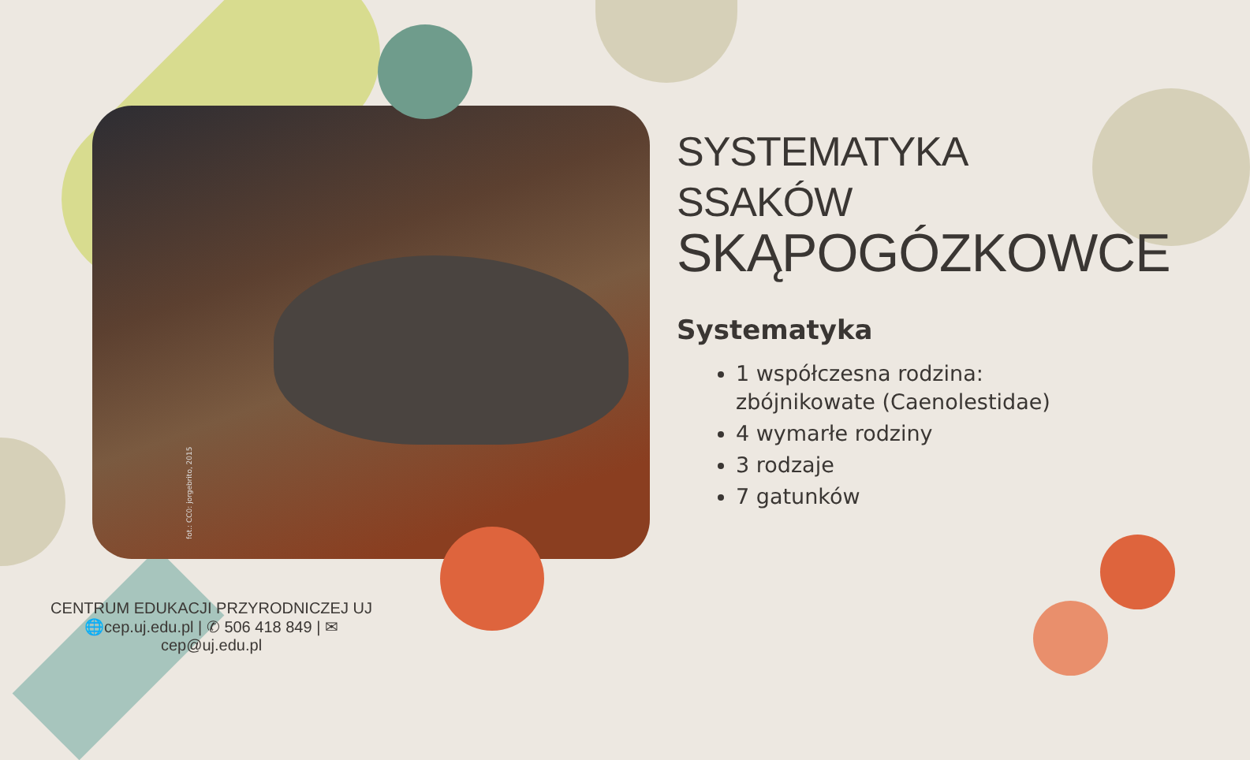fot.: CC0: jorgebrito, 2015
SYSTEMATYKA SSAKÓW
SKĄPOGÓZKOWCE
Systematyka
1 współczesna rodzina: zbójnikowate (Caenolestidae)
4 wymarłe rodziny
3 rodzaje
7 gatunków
CENTRUM EDUKACJI PRZYRODNICZEJ UJ
🌐cep.uj.edu.pl | ✆ 506 418 849 | ✉ cep@uj.edu.pl